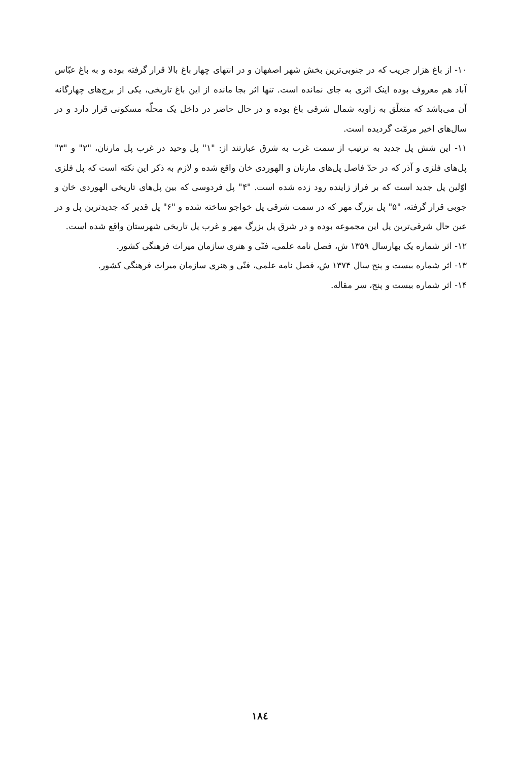۱۰- از باغ هزار جریب که در جنوبی‌ترین بخش شهر اصفهان و در انتهای چهار باغ بالا قرار گرفته بوده و به باغ عبّاس آباد هم معروف بوده اینک اثری به جای نمانده است. تنها اثر بجا مانده از این باغ تاریخی، یکی از برج‌های چهارگانه آن می‌باشد که متعلّق به زاویه شمال شرقی باغ بوده و در حال حاضر در داخل یک محلّه مسکونی قرار دارد و در سال‌های اخیر مرمّت گردیده است.
۱۱- این شش پل جدید به ترتیب از سمت غرب به شرق عبارتند از: "۱" پل وحید در غرب پل مارنان، "۲" و "۳" پل‌های فلزی و آذر که در حدّ فاصل پل‌های مارنان و الهوردی خان واقع شده و لازم به ذکر این نکته است که پل فلزی اوّلین پل جدید است که بر فراز زاینده رود زده شده است. "۴" پل فردوسی که بین پل‌های تاریخی الهوردی خان و جوبی قرار گرفته، "۵" پل بزرگ مهر که در سمت شرقی پل خواجو ساخته شده و "۶" پل قدیر که جدیدترین پل و در عین حال شرقی‌ترین پل این مجموعه بوده و در شرق پل بزرگ مهر و غرب پل تاریخی شهرستان واقع شده است.
۱۲- اثر شماره یک بهارسال ۱۳۵۹ ش، فصل نامه علمی، فنّی و هنری سازمان میراث فرهنگی کشور.
۱۳- اثر شماره بیست و پنج سال ۱۳۷۴ ش، فصل نامه علمی، فنّی و هنری سازمان میراث فرهنگی کشور.
۱۴- اثر شماره بیست و پنج، سر مقاله.
۱۸٤